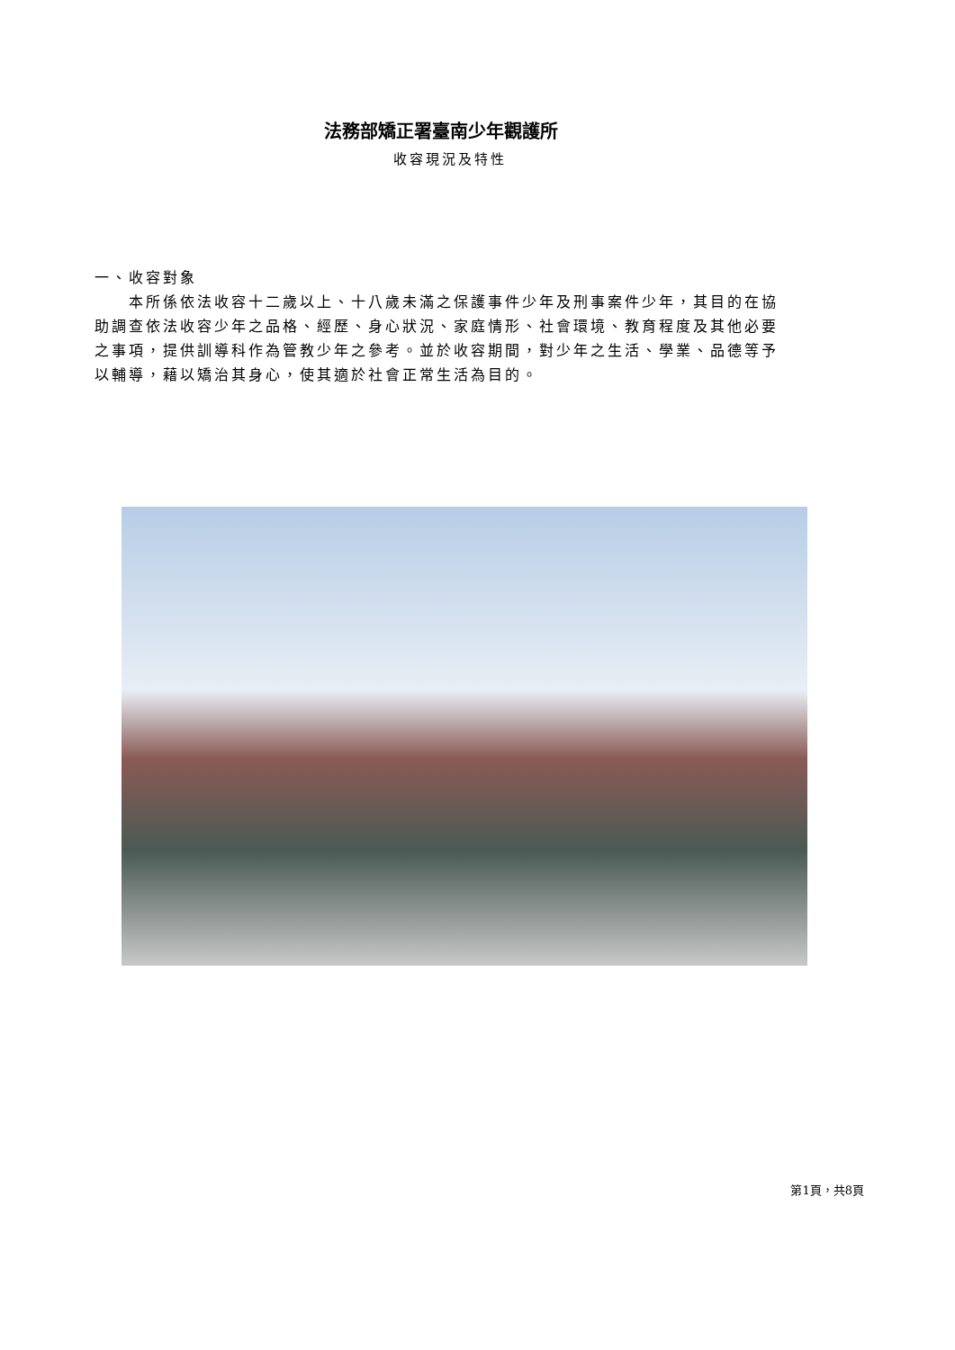法務部矯正署臺南少年觀護所
收容現況及特性
一、收容對象
  本所係依法收容十二歲以上、十八歲未滿之保護事件少年及刑事案件少年，其目的在協助調查依法收容少年之品格、經歷、身心狀況、家庭情形、社會環境、教育程度及其他必要之事項，提供訓導科作為管教少年之參考。並於收容期間，對少年之生活、學業、品德等予以輔導，藉以矯治其身心，使其適於社會正常生活為目的。
第1頁，共8頁